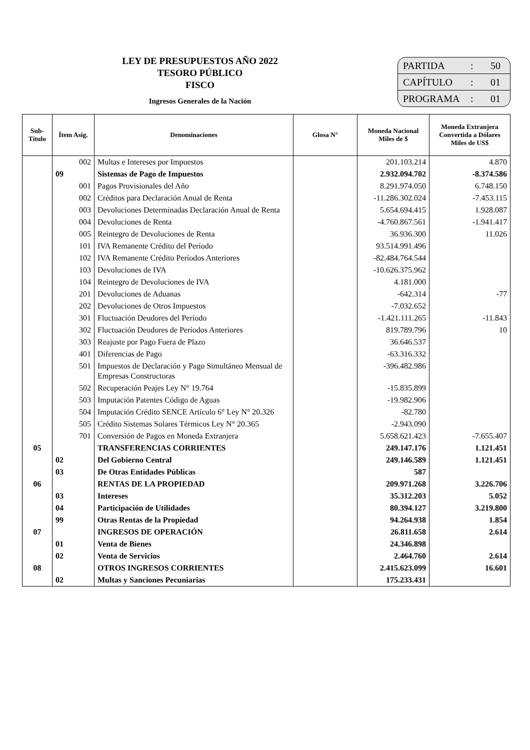LEY DE PRESUPUESTOS AÑO 2022
TESORO PÚBLICO
FISCO
Ingresos Generales de la Nación
PARTIDA: 50
CAPÍTULO: 01
PROGRAMA: 01
| Sub- Título | Ítem Asig. | Denominaciones | Glosa N° | Moneda Nacional Miles de $ | Moneda Extranjera Convertida a Dólares Miles de US$ |
| --- | --- | --- | --- | --- | --- |
| | 002 | Multas e Intereses por Impuestos | | 201.103.214 | 4.870 |
| | 09 | Sistemas de Pago de Impuestos | | 2.932.094.702 | -8.374.586 |
| | 001 | Pagos Provisionales del Año | | 8.291.974.050 | 6.748.150 |
| | 002 | Créditos para Declaración Anual de Renta | | -11.286.302.024 | -7.453.115 |
| | 003 | Devoluciones Determinadas Declaración Anual de Renta | | 5.654.694.415 | 1.928.087 |
| | 004 | Devoluciones de Renta | | -4.760.867.561 | -1.941.417 |
| | 005 | Reintegro de Devoluciones de Renta | | 36.936.300 | 11.026 |
| | 101 | IVA Remanente Crédito del Período | | 93.514.991.496 | |
| | 102 | IVA Remanente Crédito Períodos Anteriores | | -82.484.764.544 | |
| | 103 | Devoluciones de IVA | | -10.626.375.962 | |
| | 104 | Reintegro de Devoluciones de IVA | | 4.181.000 | |
| | 201 | Devoluciones de Aduanas | | -642.314 | -77 |
| | 202 | Devoluciones de Otros Impuestos | | -7.032.652 | |
| | 301 | Fluctuación Deudores del Período | | -1.421.111.265 | -11.843 |
| | 302 | Fluctuación Deudores de Períodos Anteriores | | 819.789.796 | 10 |
| | 303 | Reajuste por Pago Fuera de Plazo | | 36.646.537 | |
| | 401 | Diferencias de Pago | | -63.316.332 | |
| | 501 | Impuestos de Declaración y Pago Simultáneo Mensual de Empresas Constructoras | | -396.482.986 | |
| | 502 | Recuperación Peajes Ley N° 19.764 | | -15.835.899 | |
| | 503 | Imputación Patentes Código de Aguas | | -19.982.906 | |
| | 504 | Imputación Crédito SENCE Artículo 6° Ley N° 20.326 | | -82.780 | |
| | 505 | Crédito Sistemas Solares Térmicos Ley N° 20.365 | | -2.943.090 | |
| | 701 | Conversión de Pagos en Moneda Extranjera | | 5.658.621.423 | -7.655.407 |
| 05 | | TRANSFERENCIAS CORRIENTES | | 249.147.176 | 1.121.451 |
| | 02 | Del Gobierno Central | | 249.146.589 | 1.121.451 |
| | 03 | De Otras Entidades Públicas | | 587 | |
| 06 | | RENTAS DE LA PROPIEDAD | | 209.971.268 | 3.226.706 |
| | 03 | Intereses | | 35.312.203 | 5.052 |
| | 04 | Participación de Utilidades | | 80.394.127 | 3.219.800 |
| | 99 | Otras Rentas de la Propiedad | | 94.264.938 | 1.854 |
| 07 | | INGRESOS DE OPERACIÓN | | 26.811.658 | 2.614 |
| | 01 | Venta de Bienes | | 24.346.898 | |
| | 02 | Venta de Servicios | | 2.464.760 | 2.614 |
| 08 | | OTROS INGRESOS CORRIENTES | | 2.415.623.099 | 16.601 |
| | 02 | Multas y Sanciones Pecuniarias | | 175.233.431 | |